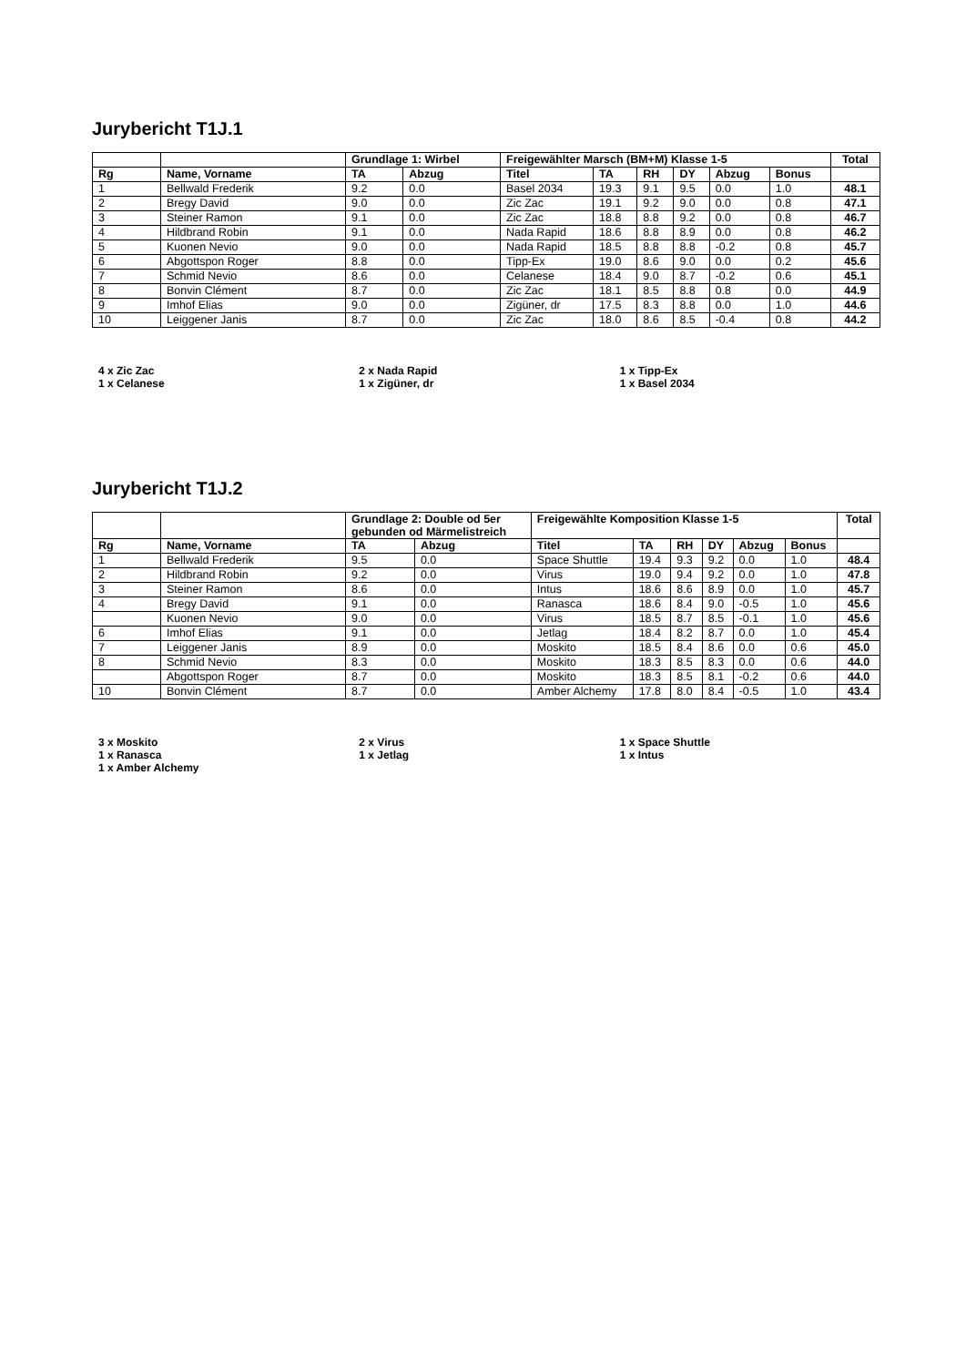Jurybericht T1J.1
| | | Grundlage 1: Wirbel | | Freigewählter Marsch (BM+M) Klasse 1-5 | | | | | | Total |
| --- | --- | --- | --- | --- | --- | --- | --- | --- | --- | --- |
| Rg | Name, Vorname | TA | Abzug | Titel | TA | RH | DY | Abzug | Bonus | |
| 1 | Bellwald Frederik | 9.2 | 0.0 | Basel 2034 | 19.3 | 9.1 | 9.5 | 0.0 | 1.0 | 48.1 |
| 2 | Bregy David | 9.0 | 0.0 | Zic Zac | 19.1 | 9.2 | 9.0 | 0.0 | 0.8 | 47.1 |
| 3 | Steiner Ramon | 9.1 | 0.0 | Zic Zac | 18.8 | 8.8 | 9.2 | 0.0 | 0.8 | 46.7 |
| 4 | Hildbrand Robin | 9.1 | 0.0 | Nada Rapid | 18.6 | 8.8 | 8.9 | 0.0 | 0.8 | 46.2 |
| 5 | Kuonen Nevio | 9.0 | 0.0 | Nada Rapid | 18.5 | 8.8 | 8.8 | -0.2 | 0.8 | 45.7 |
| 6 | Abgottspon Roger | 8.8 | 0.0 | Tipp-Ex | 19.0 | 8.6 | 9.0 | 0.0 | 0.2 | 45.6 |
| 7 | Schmid Nevio | 8.6 | 0.0 | Celanese | 18.4 | 9.0 | 8.7 | -0.2 | 0.6 | 45.1 |
| 8 | Bonvin Clément | 8.7 | 0.0 | Zic Zac | 18.1 | 8.5 | 8.8 | 0.8 | 0.0 | 44.9 |
| 9 | Imhof Elias | 9.0 | 0.0 | Zigüner, dr | 17.5 | 8.3 | 8.8 | 0.0 | 1.0 | 44.6 |
| 10 | Leiggener Janis | 8.7 | 0.0 | Zic Zac | 18.0 | 8.6 | 8.5 | -0.4 | 0.8 | 44.2 |
4 x Zic Zac
1 x Celanese
2 x Nada Rapid
1 x Zigüner, dr
1 x Tipp-Ex
1 x Basel 2034
Jurybericht T1J.2
| | | Grundlage 2: Double od 5er gebunden od Märmelistreich | | Freigewählte Komposition Klasse 1-5 | | | | | | Total |
| --- | --- | --- | --- | --- | --- | --- | --- | --- | --- | --- |
| Rg | Name, Vorname | TA | Abzug | Titel | TA | RH | DY | Abzug | Bonus | |
| 1 | Bellwald Frederik | 9.5 | 0.0 | Space Shuttle | 19.4 | 9.3 | 9.2 | 0.0 | 1.0 | 48.4 |
| 2 | Hildbrand Robin | 9.2 | 0.0 | Virus | 19.0 | 9.4 | 9.2 | 0.0 | 1.0 | 47.8 |
| 3 | Steiner Ramon | 8.6 | 0.0 | Intus | 18.6 | 8.6 | 8.9 | 0.0 | 1.0 | 45.7 |
| 4 | Bregy David | 9.1 | 0.0 | Ranasca | 18.6 | 8.4 | 9.0 | -0.5 | 1.0 | 45.6 |
| | Kuonen Nevio | 9.0 | 0.0 | Virus | 18.5 | 8.7 | 8.5 | -0.1 | 1.0 | 45.6 |
| 6 | Imhof Elias | 9.1 | 0.0 | Jetlag | 18.4 | 8.2 | 8.7 | 0.0 | 1.0 | 45.4 |
| 7 | Leiggener Janis | 8.9 | 0.0 | Moskito | 18.5 | 8.4 | 8.6 | 0.0 | 0.6 | 45.0 |
| 8 | Schmid Nevio | 8.3 | 0.0 | Moskito | 18.3 | 8.5 | 8.3 | 0.0 | 0.6 | 44.0 |
| | Abgottspon Roger | 8.7 | 0.0 | Moskito | 18.3 | 8.5 | 8.1 | -0.2 | 0.6 | 44.0 |
| 10 | Bonvin Clément | 8.7 | 0.0 | Amber Alchemy | 17.8 | 8.0 | 8.4 | -0.5 | 1.0 | 43.4 |
3 x Moskito
1 x Ranasca
1 x Amber Alchemy
2 x Virus
1 x Jetlag
1 x Space Shuttle
1 x Intus